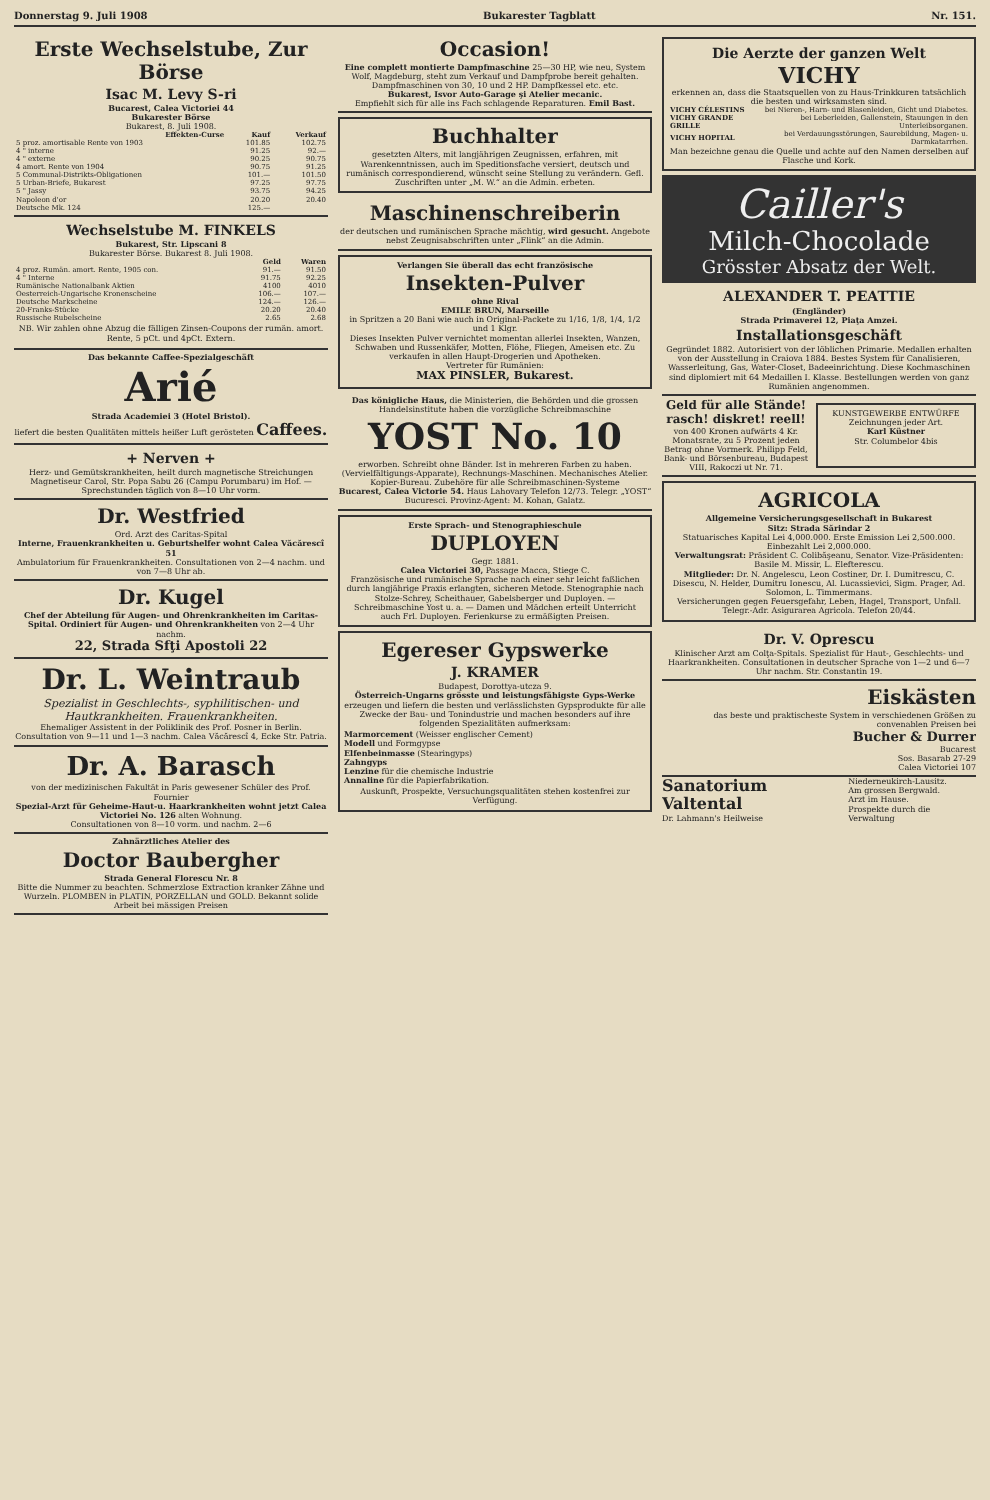Donnerstag 9. Juli 1908 Bukarester Tagblatt Nr. 151.
Erste Wechselstube, Zur Börse
Isac M. Levy S-ri
Bucarest, Calea Victoriei 44
Bukarester Börse
Bukarest, 8. Juli 1908.
| Effekten-Curse | Kauf | Verkauf |
| --- | --- | --- |
| 5 proz. amortisable Rente von 1903 | 101.85 | 102.75 |
| 4 " interne | 91.25 | 92.— |
| 4 " externe | 90.25 | 90.75 |
| 4 amort. Rente von 1904 | 90.75 | 91.25 |
| 5 Communal-Distrikts-Obligationen | 101.— | 101.50 |
| 5 Urban-Briefe, Bukarest | 97.25 | 97.75 |
| 5 " Jassy | 93.75 | 94.25 |
| Napoleon d'or | 20.20 | 20.40 |
| Deutsche Mk. 124 | 125.— | |
Wechselstube M. FINKELS
Bukarest, Str. Lipscani 8
Bukarester Börse. Bukarest 8. Juli 1908.
| | Geld | Waren |
| --- | --- | --- |
| 4 proz. Rumän. amort. Rente, 1905 con. | 91.— | 91.50 |
| 4 " Interne | 91.75 | 92.25 |
| Rumänische Nationalbank Aktien | 4100 | 4010 |
| Oesterreich-Ungarische Kronenscheine | 106.— | 107.— |
| Deutsche Markscheine | 124.— | 126.— |
| 20-Franks-Stücke | 20.20 | 20.40 |
| Russische Rubelscheine | 2.65 | 2.68 |
NB. Wir zahlen ohne Abzug die fälligen Zinsen-Coupons der rumän. amort. Rente, 5 pCt. und 4pCt. Extern.
Das bekannte Caffee-Spezialgeschäft
Arié
Strada Academiei 3 (Hotel Bristol).
liefert die besten Qualitäten mittels heißer Luft gerösteten Caffees.
+ Nerven +
Herz- und Gemütskrankheiten, heilt durch magnetische Streichungen Magnetiseur Carol, Str. Popa Sabu 26 (Campu Porumbaru) im Hof. — Sprechstunden täglich von 8—10 Uhr vorm.
Dr. Westfried
Ord. Arzt des Caritas-Spital
Interne, Frauenkrankheiten u. Geburtshelfer wohnt Calea Văcărescî 51
Ambulatorium für Frauenkrankheiten. Consultationen von 2—4 nachm. und von 7—8 Uhr ab.
Dr. Kugel
Chef der Abteilung für Augen- und Ohrenkrankheiten im Caritas-Spital. Ordiniert für Augen- und Ohrenkrankheiten von 2—4 Uhr nachm.
22, Strada Sfţi Apostoli 22
Dr. L. Weintraub
Spezialist in Geschlechts-, syphilitischen- und Hautkrankheiten. Frauenkrankheiten.
Ehemaliger Assistent in der Poliklinik des Prof. Posner in Berlin. Consultation von 9—11 und 1—3 nachm. Calea Văcărescî 4, Ecke Str. Patria.
Dr. A. Barasch
von der medizinischen Fakultät in Paris gewesener Schüler des Prof. Fournier
Spezial-Arzt für Geheime-Haut-u. Haarkrankheiten wohnt jetzt Calea Victoriei No. 126 alten Wohnung.
Consultationen von 8—10 vorm. und nachm. 2—6
Zahnärztliches Atelier des
Doctor Baubergher
Strada General Florescu Nr. 8
Bitte die Nummer zu beachten. Schmerzlose Extraction kranker Zähne und Wurzeln. PLOMBEN in PLATIN, PORZELLAN und GOLD. Bekannt solide Arbeit bei mässigen Preisen
Occasion!
Eine complett montierte Dampfmaschine 25—30 HP, wie neu, System Wolf, Magdeburg, steht zum Verkauf und Dampfprobe bereit gehalten. Dampfmaschinen von 30, 10 und 2 HP. Dampfkessel etc. etc.
Bukarest, Isvor Auto-Garage şi Atelier mecanic.
Empfiehlt sich für alle ins Fach schlagende Reparaturen. Emil Bast.
Buchhalter
gesetzten Alters, mit langjährigen Zeugnissen, erfahren, mit Warenkenntnissen, auch im Speditionsfache versiert, deutsch und rumänisch correspondierend, wünscht seine Stellung zu verändern. Gefl. Zuschriften unter „M. W.“ an die Admin. erbeten.
Maschinenschreiberin
der deutschen und rumänischen Sprache mächtig, wird gesucht. Angebote nebst Zeugnisabschriften unter „Flink“ an die Admin.
Verlangen Sie überall das echt französische
Insekten-Pulver
ohne Rival
EMILE BRUN, Marseille
in Spritzen a 20 Bani wie auch in Original-Packete zu 1/16, 1/8, 1/4, 1/2 und 1 Klgr.
Dieses Insekten Pulver vernichtet momentan allerlei Insekten, Wanzen, Schwaben und Russenkäfer, Motten, Flöhe, Fliegen, Ameisen etc. Zu verkaufen in allen Haupt-Drogerien und Apotheken.
Vertreter für Rumänien:
MAX PINSLER, Bukarest.
Das königliche Haus, die Ministerien, die Behörden und die grossen Handelsinstitute haben die vorzügliche Schreibmaschine
YOST No. 10
erworben. Schreibt ohne Bänder. Ist in mehreren Farben zu haben. (Vervielfältigungs-Apparate), Rechnungs-Maschinen. Mechanisches Atelier. Kopier-Bureau. Zubehöre für alle Schreibmaschinen-Systeme
Bucarest, Calea Victorie 54. Haus Lahovary Telefon 12/73. Telegr. „YOST“ Bucuresci. Provinz-Agent: M. Kohan, Galatz.
Erste Sprach- und Stenographieschule
DUPLOYEN
Gegr. 1881.
Calea Victoriei 30, Passage Macca, Stiege C.
Französische und rumänische Sprache nach einer sehr leicht faßlichen durch langjährige Praxis erlangten, sicheren Metode. Stenographie nach Stolze-Schrey, Scheithauer, Gabelsberger und Duployen. — Schreibmaschine Yost u. a. — Damen und Mädchen erteilt Unterricht auch Frl. Duployen. Ferienkurse zu ermäßigten Preisen.
Egereser Gypswerke
J. KRAMER
Budapest, Dorottya-utcza 9.
Österreich-Ungarns grösste und leistungsfähigste Gyps-Werke
erzeugen und liefern die besten und verlässlichsten Gypsprodukte für alle Zwecke der Bau- und Tonindustrie und machen besonders auf ihre folgenden Spezialitäten aufmerksam:
Marmorcement (Weisser englischer Cement)
Modell und Formgypse
Elfenbeinmasse (Stearingyps)
Zahngyps
Lenzine für die chemische Industrie
Annaline für die Papierfabrikation.
Auskunft, Prospekte, Versuchungsqualitäten stehen kostenfrei zur Verfügung.
Die Aerzte der ganzen Welt
VICHY
erkennen an, dass die Staatsquellen von zu Haus-Trinkkuren tatsächlich die besten und wirksamsten sind.
| VICHY CÉLESTINS | bei Nieren-, Harn- und Blasenleiden, Gicht und Diabetes. |
| VICHY GRANDE GRILLE | bei Leberleiden, Gallenstein, Stauungen in den Unterleibsorganen. |
| VICHY HOPITAL | bei Verdauungsstörungen, Saurebildung, Magen- u. Darmkatarrhen. |
Man bezeichne genau die Quelle und achte auf den Namen derselben auf Flasche und Kork.
Cailler's
Milch-Chocolade
Grösster Absatz der Welt.
ALEXANDER T. PEATTIE
(Engländer)
Strada Primaverei 12, Piaţa Amzei.
Installationsgeschäft
Gegründet 1882. Autorisiert von der löblichen Primarie. Medallen erhalten von der Ausstellung in Craiova 1884. Bestes System für Canalisieren, Wasserleitung, Gas, Water-Closet, Badeeinrichtung. Diese Kochmaschinen sind diplomiert mit 64 Medaillen I. Klasse. Bestellungen werden von ganz Rumänien angenommen.
Geld für alle Stände! rasch! diskret! reell!
von 400 Kronen aufwärts 4 Kr. Monatsrate, zu 5 Prozent jeden Betrag ohne Vormerk. Philipp Feld, Bank- und Börsenbureau, Budapest VIII, Rakoczi ut Nr. 71.
KUNSTGEWERBE ENTWÜRFE
Zeichnungen jeder Art.
Karl Küstner
Str. Columbelor 4bis
AGRICOLA
Allgemeine Versicherungsgesellschaft in Bukarest
Sitz: Strada Sărindar 2
Statuarisches Kapital Lei 4,000.000. Erste Emission Lei 2,500.000. Einbezahlt Lei 2,000.000.
Verwaltungsrat: Präsident C. Colibăşeanu, Senator. Vize-Präsidenten: Basile M. Missir, L. Elefterescu.
Mitglieder: Dr. N. Angelescu, Leon Costiner, Dr. I. Dumitrescu, C. Disescu, N. Helder, Dumitru Ionescu, Al. Lucassievici, Sigm. Prager, Ad. Solomon, L. Timmermans.
Versicherungen gegen Feuersgefahr, Leben, Hagel, Transport, Unfall.
Telegr.-Adr. Asigurarea Agricola. Telefon 20/44.
Dr. V. Oprescu
Klinischer Arzt am Colţa-Spitals. Spezialist für Haut-, Geschlechts- und Haarkrankheiten. Consultationen in deutscher Sprache von 1—2 und 6—7 Uhr nachm. Str. Constantin 19.
Eiskästen
das beste und praktischeste System in verschiedenen Größen zu convenablen Preisen bei
Bucher & Durrer
Bucarest
Sos. Basarab 27-29
Calea Victoriei 107
Sanatorium Valtental
Dr. Lahmann's Heilweise
Niederneukirch-Lausitz.
Am grossen Bergwald.
Arzt im Hause.
Prospekte durch die Verwaltung